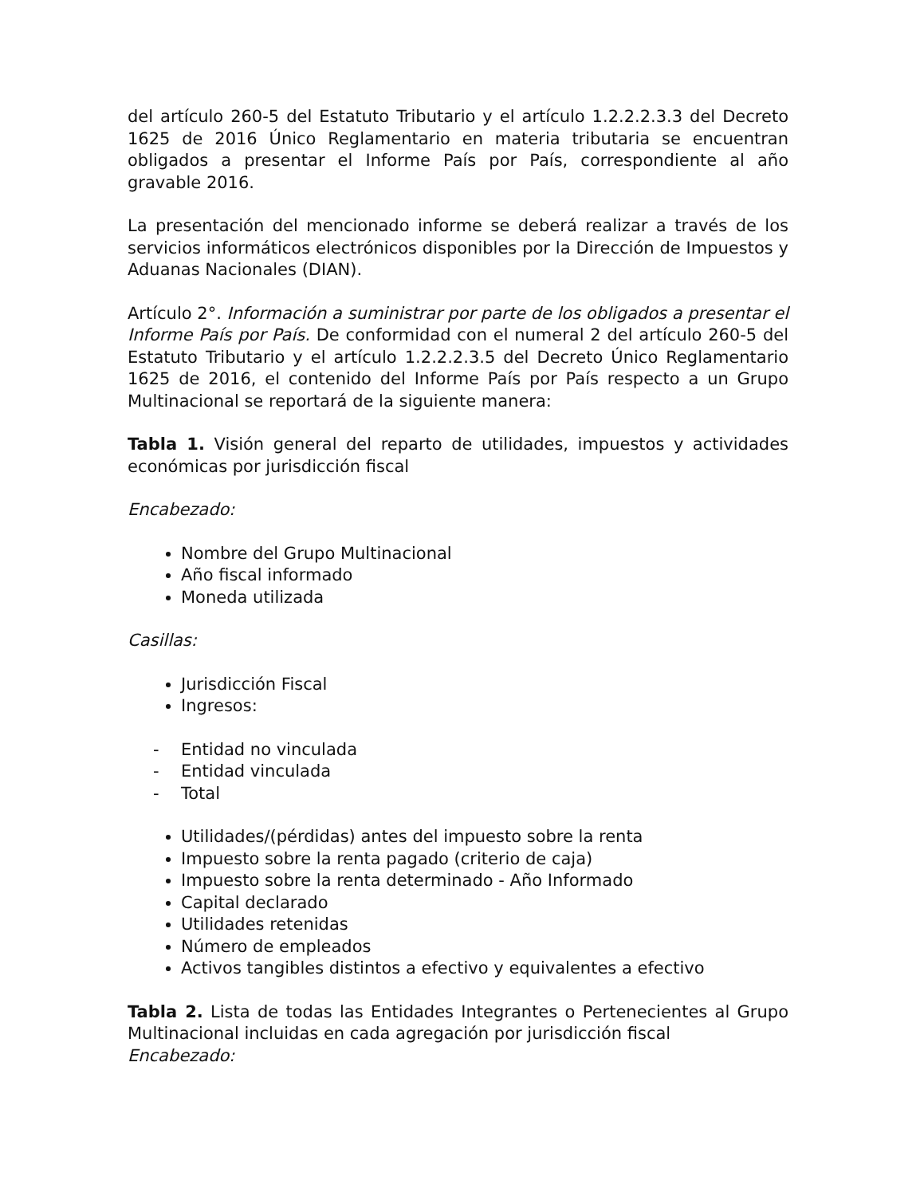del artículo 260-5 del Estatuto Tributario y el artículo 1.2.2.2.3.3 del Decreto 1625 de 2016 Único Reglamentario en materia tributaria se encuentran obligados a presentar el Informe País por País, correspondiente al año gravable 2016.
La presentación del mencionado informe se deberá realizar a través de los servicios informáticos electrónicos disponibles por la Dirección de Impuestos y Aduanas Nacionales (DIAN).
Artículo 2°. Información a suministrar por parte de los obligados a presentar el Informe País por País. De conformidad con el numeral 2 del artículo 260-5 del Estatuto Tributario y el artículo 1.2.2.2.3.5 del Decreto Único Reglamentario 1625 de 2016, el contenido del Informe País por País respecto a un Grupo Multinacional se reportará de la siguiente manera:
Tabla 1. Visión general del reparto de utilidades, impuestos y actividades económicas por jurisdicción fiscal
Encabezado:
Nombre del Grupo Multinacional
Año fiscal informado
Moneda utilizada
Casillas:
Jurisdicción Fiscal
Ingresos:
- Entidad no vinculada
- Entidad vinculada
- Total
Utilidades/(pérdidas) antes del impuesto sobre la renta
Impuesto sobre la renta pagado (criterio de caja)
Impuesto sobre la renta determinado - Año Informado
Capital declarado
Utilidades retenidas
Número de empleados
Activos tangibles distintos a efectivo y equivalentes a efectivo
Tabla 2. Lista de todas las Entidades Integrantes o Pertenecientes al Grupo Multinacional incluidas en cada agregación por jurisdicción fiscal
Encabezado: